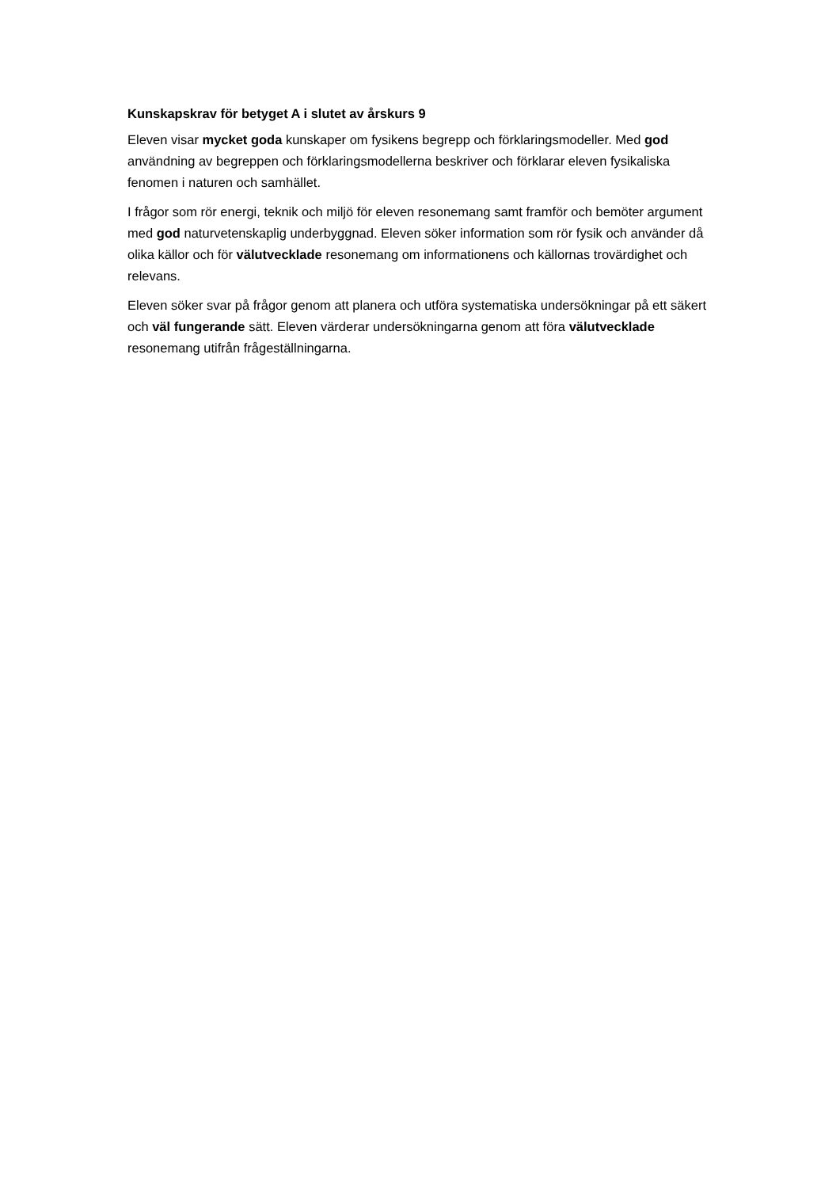Kunskapskrav för betyget A i slutet av årskurs 9
Eleven visar mycket goda kunskaper om fysikens begrepp och förklaringsmodeller. Med god användning av begreppen och förklaringsmodellerna beskriver och förklarar eleven fysikaliska fenomen i naturen och samhället.
I frågor som rör energi, teknik och miljö för eleven resonemang samt framför och bemöter argument med god naturvetenskaplig underbyggnad. Eleven söker information som rör fysik och använder då olika källor och för välutvecklade resonemang om informationens och källornas trovärdighet och relevans.
Eleven söker svar på frågor genom att planera och utföra systematiska undersökningar på ett säkert och väl fungerande sätt. Eleven värderar undersökningarna genom att föra välutvecklade resonemang utifrån frågeställningarna.